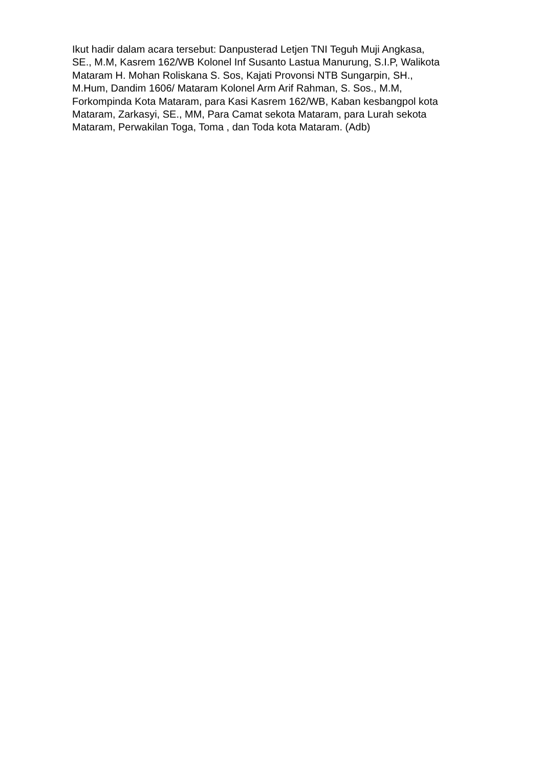Ikut hadir dalam acara tersebut: Danpusterad Letjen TNI Teguh Muji Angkasa, SE., M.M, Kasrem 162/WB Kolonel Inf Susanto Lastua Manurung, S.I.P, Walikota Mataram H. Mohan Roliskana S. Sos, Kajati Provonsi NTB Sungarpin, SH., M.Hum, Dandim 1606/ Mataram Kolonel Arm Arif Rahman, S. Sos., M.M, Forkompinda Kota Mataram, para Kasi Kasrem 162/WB, Kaban kesbangpol kota Mataram, Zarkasyi, SE., MM, Para Camat sekota Mataram, para Lurah sekota Mataram, Perwakilan Toga, Toma , dan Toda kota Mataram. (Adb)